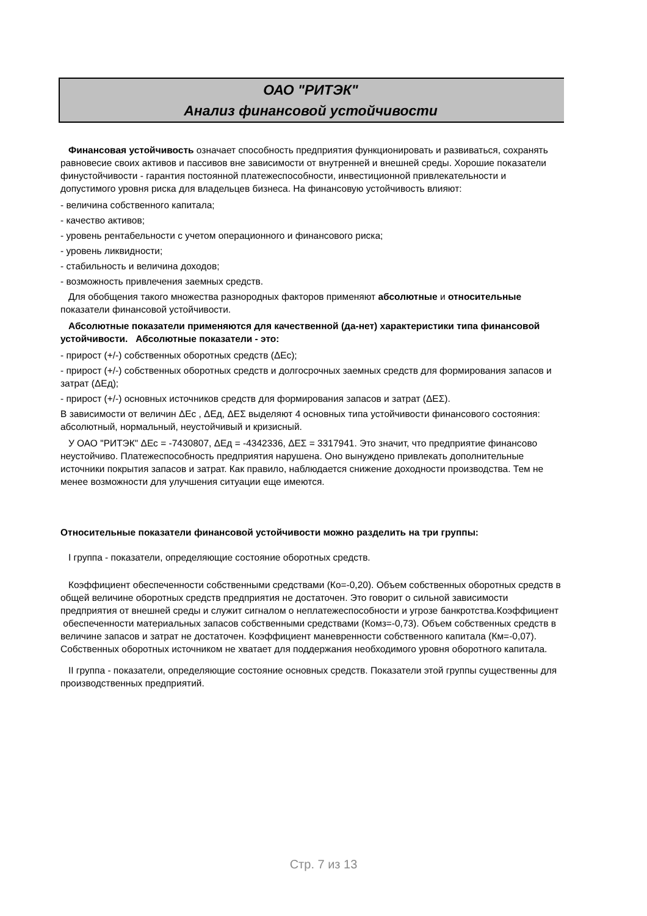ОАО "РИТЭК"
Анализ финансовой устойчивости
Финансовая устойчивость означает способность предприятия функционировать и развиваться, сохранять равновесие своих активов и пассивов вне зависимости от внутренней и внешней среды. Хорошие показатели финустойчивости - гарантия постоянной платежеспособности, инвестиционной привлекательности и допустимого уровня риска для владельцев бизнеса. На финансовую устойчивость влияют:
- величина собственного капитала;
- качество активов;
- уровень рентабельности с учетом операционного и финансового риска;
- уровень ликвидности;
- стабильность и величина доходов;
- возможность привлечения заемных средств.
Для обобщения такого множества разнородных факторов применяют абсолютные и относительные показатели финансовой устойчивости.
Абсолютные показатели применяются для качественной (да-нет) характеристики типа финансовой устойчивости. Абсолютные показатели - это:
- прирост (+/-) собственных оборотных средств (ΔЕс);
- прирост (+/-) собственных оборотных средств и долгосрочных заемных средств для формирования запасов и затрат (ΔЕд);
- прирост (+/-) основных источников средств для формирования запасов и затрат (ΔЕΣ).
В зависимости от величин ΔЕс , ΔЕд, ΔЕΣ выделяют 4 основных типа устойчивости финансового состояния: абсолютный, нормальный, неустойчивый и кризисный.
У ОАО "РИТЭК" ΔЕс = -7430807, ΔЕд = -4342336, ΔЕΣ = 3317941. Это значит, что предприятие финансово неустойчиво. Платежеспособность предприятия нарушена. Оно вынуждено привлекать дополнительные источники покрытия запасов и затрат. Как правило, наблюдается снижение доходности производства. Тем не менее возможности для улучшения ситуации еще имеются.
Относительные показатели финансовой устойчивости можно разделить на три группы:
I группа - показатели, определяющие состояние оборотных средств.
Коэффициент обеспеченности собственными средствами (Ко=-0,20). Объем собственных оборотных средств в общей величине оборотных средств предприятия не достаточен. Это говорит о сильной зависимости предприятия от внешней среды и служит сигналом о неплатежеспособности и угрозе банкротства.Коэффициент обеспеченности материальных запасов собственными средствами (Комз=-0,73). Объем собственных средств в величине запасов и затрат не достаточен. Коэффициент маневренности собственного капитала (Км=-0,07). Собственных оборотных источником не хватает для поддержания необходимого уровня оборотного капитала.
II группа - показатели, определяющие состояние основных средств. Показатели этой группы существенны для производственных предприятий.
Стр. 7 из 13